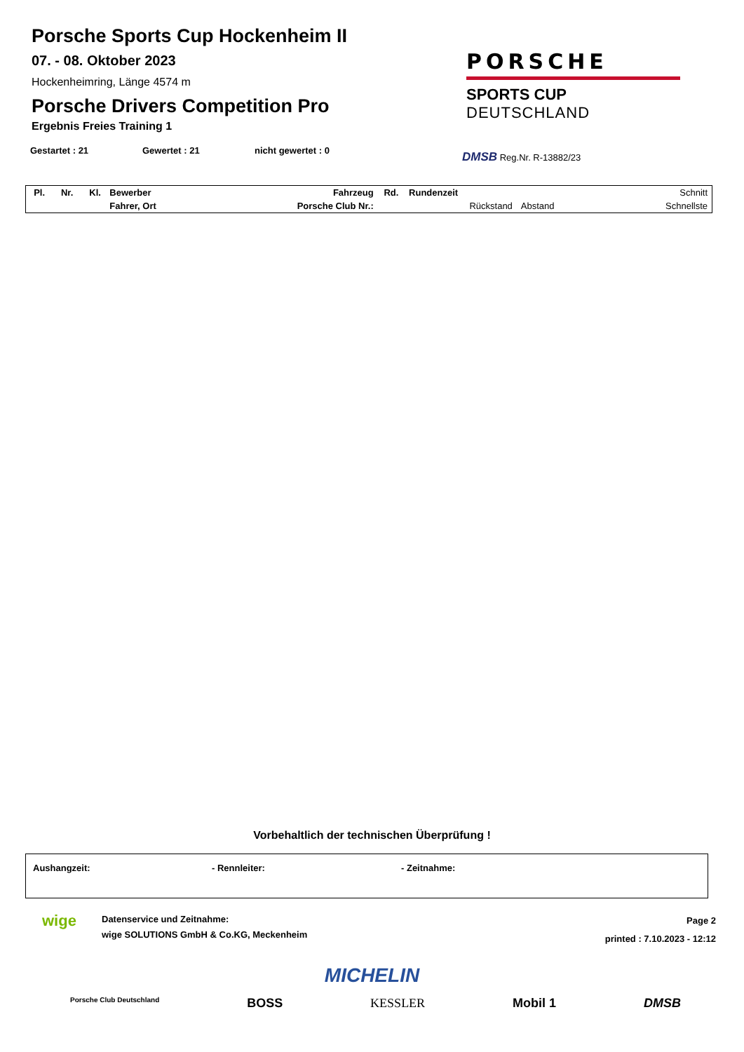Porsche Sports Cup Hockenheim II
07. - 08. Oktober 2023
Hockenheimring, Länge 4574 m
Porsche Drivers Competition Pro
Ergebnis Freies Training 1
Gestartet : 21 Gewertet : 21 nicht gewertet : 0
PORSCHE
SPORTS CUP
DEUTSCHLAND
DMSB Reg.Nr. R-13882/23
| Pl. | Nr. | Kl. | Bewerber | Fahrzeug | Rd. | Rundenzeit | | Schnitt |
| | | | Fahrer, Ort | Porsche Club Nr.: | | Rückstand | Abstand | Schnellste |
Vorbehaltlich der technischen Überprüfung !
Aushangzeit: - Rennleiter: - Zeitnahme:
wige
Datenservice und Zeitnahme:
wige SOLUTIONS GmbH & Co.KG, Meckenheim
Page 2
printed : 7.10.2023 - 12:12
MICHELIN
Porsche Club Deutschland BOSS KESSLER Mobil 1 DMSB